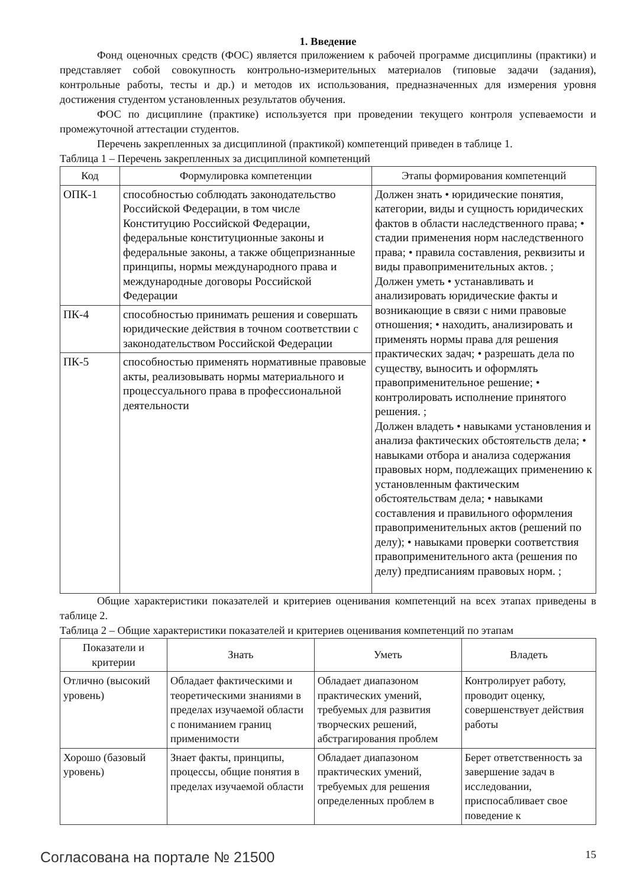1. Введение
Фонд оценочных средств (ФОС) является приложением к рабочей программе дисциплины (практики) и представляет собой совокупность контрольно-измерительных материалов (типовые задачи (задания), контрольные работы, тесты и др.) и методов их использования, предназначенных для измерения уровня достижения студентом установленных результатов обучения.
ФОС по дисциплине (практике) используется при проведении текущего контроля успеваемости и промежуточной аттестации студентов.
Перечень закрепленных за дисциплиной (практикой) компетенций приведен в таблице 1.
Таблица 1 – Перечень закрепленных за дисциплиной компетенций
| Код | Формулировка компетенции | Этапы формирования компетенций |
| --- | --- | --- |
| ОПК-1 | способностью соблюдать законодательство Российской Федерации, в том числе Конституцию Российской Федерации, федеральные конституционные законы и федеральные законы, а также общепризнанные принципы, нормы международного права и международные договоры Российской Федерации | Должен знать • юридические понятия, категории, виды и сущность юридических фактов в области наследственного права; • стадии применения норм наследственного права; • правила составления, реквизиты и виды правоприменительных актов. ; Должен уметь • устанавливать и анализировать юридические факты и возникающие в связи с ними правовые отношения; • находить, анализировать и применять нормы права для решения практических задач; • разрешать дела по существу, выносить и оформлять правоприменительное решение; • контролировать исполнение принятого решения. ; Должен владеть • навыками установления и анализа фактических обстоятельств дела; • навыками отбора и анализа содержания правовых норм, подлежащих применению к установленным фактическим обстоятельствам дела; • навыками составления и правильного оформления правоприменительных актов (решений по делу); • навыками проверки соответствия правоприменительного акта (решения по делу) предписаниям правовых норм. ; |
| ПК-4 | способностью принимать решения и совершать юридические действия в точном соответствии с законодательством Российской Федерации | |
| ПК-5 | способностью применять нормативные правовые акты, реализовывать нормы материального и процессуального права в профессиональной деятельности | |
Общие характеристики показателей и критериев оценивания компетенций на всех этапах приведены в таблице 2.
Таблица 2 – Общие характеристики показателей и критериев оценивания компетенций по этапам
| Показатели и критерии | Знать | Уметь | Владеть |
| --- | --- | --- | --- |
| Отлично (высокий уровень) | Обладает фактическими и теоретическими знаниями в пределах изучаемой области с пониманием границ применимости | Обладает диапазоном практических умений, требуемых для развития творческих решений, абстрагирования проблем | Контролирует работу, проводит оценку, совершенствует действия работы |
| Хорошо (базовый уровень) | Знает факты, принципы, процессы, общие понятия в пределах изучаемой области | Обладает диапазоном практических умений, требуемых для решения определенных проблем в | Берет ответственность за завершение задач в исследовании, приспосабливает свое поведение к |
Согласована на портале № 21500 15